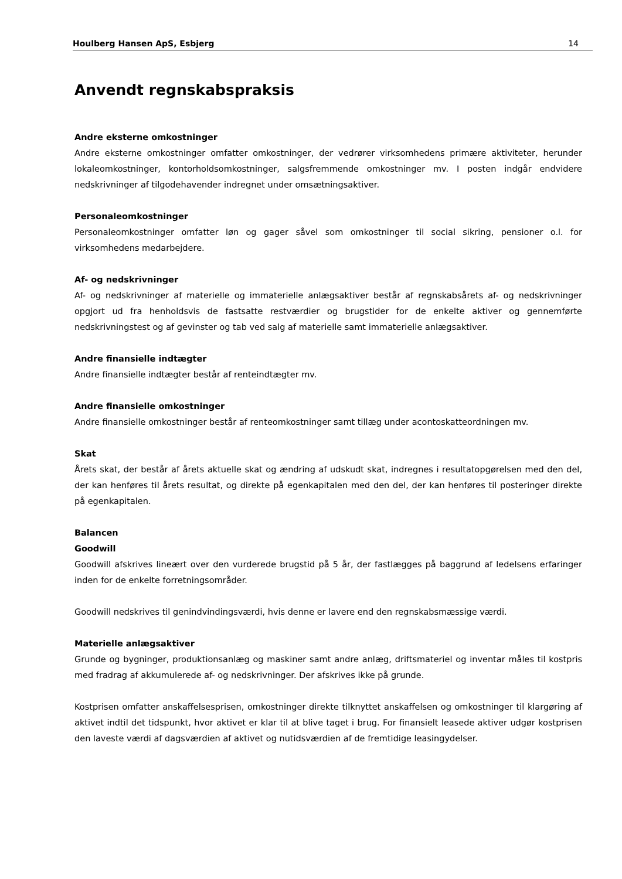Houlberg Hansen ApS, Esbjerg 14
Anvendt regnskabspraksis
Andre eksterne omkostninger
Andre eksterne omkostninger omfatter omkostninger, der vedrører virksomhedens primære aktiviteter, herunder lokaleomkostninger, kontorholdsomkostninger, salgsfremmende omkostninger mv. I posten indgår endvidere nedskrivninger af tilgodehavender indregnet under omsætningsaktiver.
Personaleomkostninger
Personaleomkostninger omfatter løn og gager såvel som omkostninger til social sikring, pensioner o.l. for virksomhedens medarbejdere.
Af- og nedskrivninger
Af- og nedskrivninger af materielle og immaterielle anlægsaktiver består af regnskabsårets af- og nedskrivninger opgjort ud fra henholdsvis de fastsatte restværdier og brugstider for de enkelte aktiver og gennemførte nedskrivningstest og af gevinster og tab ved salg af materielle samt immaterielle anlægsaktiver.
Andre finansielle indtægter
Andre finansielle indtægter består af renteindtægter mv.
Andre finansielle omkostninger
Andre finansielle omkostninger består af renteomkostninger samt tillæg under acontoskatteordningen mv.
Skat
Årets skat, der består af årets aktuelle skat og ændring af udskudt skat, indregnes i resultatopgørelsen med den del, der kan henføres til årets resultat, og direkte på egenkapitalen med den del, der kan henføres til posteringer direkte på egenkapitalen.
Balancen
Goodwill
Goodwill afskrives lineært over den vurderede brugstid på 5 år, der fastlægges på baggrund af ledelsens erfaringer inden for de enkelte forretningsområder.
Goodwill nedskrives til genindvindingsværdi, hvis denne er lavere end den regnskabsmæssige værdi.
Materielle anlægsaktiver
Grunde og bygninger, produktionsanlæg og maskiner samt andre anlæg, driftsmateriel og inventar måles til kostpris med fradrag af akkumulerede af- og nedskrivninger. Der afskrives ikke på grunde.
Kostprisen omfatter anskaffelsesprisen, omkostninger direkte tilknyttet anskaffelsen og omkostninger til klargøring af aktivet indtil det tidspunkt, hvor aktivet er klar til at blive taget i brug. For finansielt leasede aktiver udgør kostprisen den laveste værdi af dagsværdien af aktivet og nutidsværdien af de fremtidige leasingydelser.